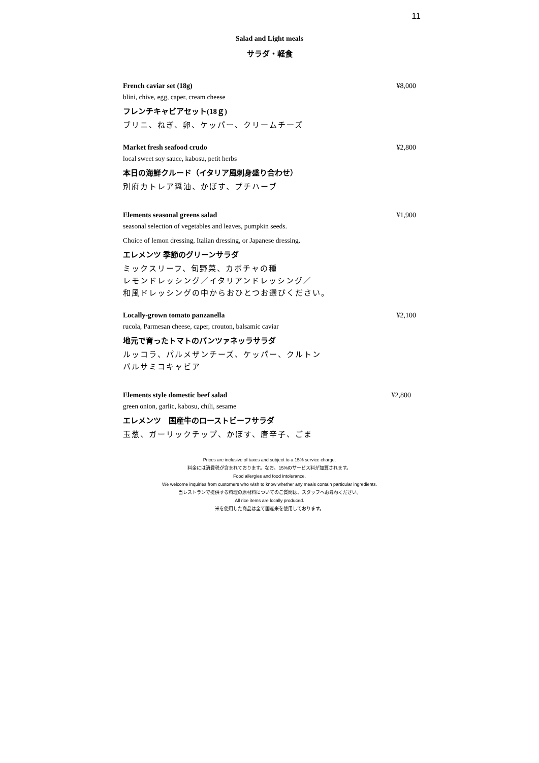11
Salad and Light meals
サラダ・軽食
French caviar set (18g) ¥8,000
blini, chive, egg, caper, cream cheese
フレンチキャビアセット(18ｇ)
ブリニ、ねぎ、卵、ケッパー、クリームチーズ
Market fresh seafood crudo ¥2,800
local sweet soy sauce, kabosu, petit herbs
本日の海鮮クルード（イタリア風刺身盛り合わせ）
別府カトレア醤油、かぼす、プチハーブ
Elements seasonal greens salad ¥1,900
seasonal selection of vegetables and leaves, pumpkin seeds.
Choice of lemon dressing, Italian dressing, or Japanese dressing.
エレメンツ 季節のグリーンサラダ
ミックスリーフ、旬野菜、カボチャの種
レモンドレッシング／イタリアンドレッシング／
和風ドレッシングの中からおひとつお選びください。
Locally-grown tomato panzanella ¥2,100
rucola, Parmesan cheese, caper, crouton, balsamic caviar
地元で育ったトマトのパンツァネッラサラダ
ルッコラ、パルメザンチーズ、ケッパー、クルトン
バルサミコキャビア
Elements style domestic beef salad ¥2,800
green onion, garlic, kabosu, chili, sesame
エレメンツ　国産牛のローストビーフサラダ
玉葱、ガーリックチップ、かぼす、唐辛子、ごま
Prices are inclusive of taxes and subject to a 15% service charge.
料金には消費税が含まれております。なお、15%のサービス料が加算されます。
Food allergies and food intolerance.
We welcome inquiries from customers who wish to know whether any meals contain particular ingredients.
当レストランで提供する料理の原材料についてのご質問は、スタッフへお尋ねください。
All rice items are locally produced.
米を使用した商品は全て国産米を使用しております。